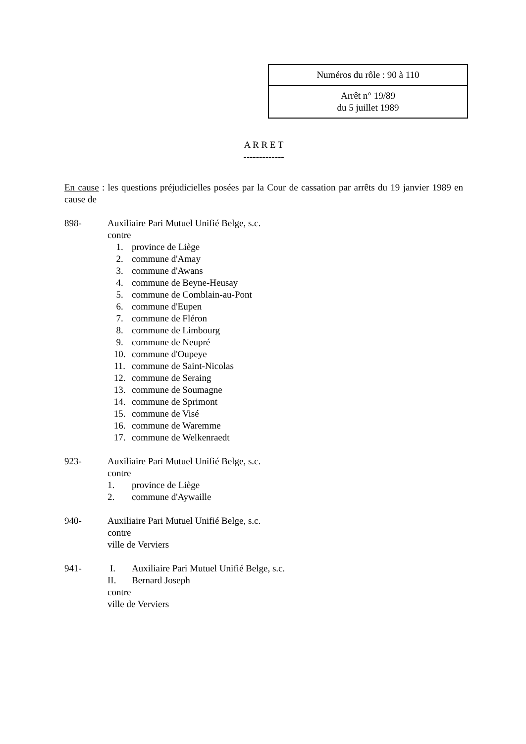Numéros du rôle : 90 à 110
Arrêt n° 19/89
du 5 juillet 1989
A R R E T
-------------
En cause : les questions préjudicielles posées par la Cour de cassation par arrêts du 19 janvier 1989 en cause de
898- Auxiliaire Pari Mutuel Unifié Belge, s.c.
contre
1. province de Liège
2. commune d'Amay
3. commune d'Awans
4. commune de Beyne-Heusay
5. commune de Comblain-au-Pont
6. commune d'Eupen
7. commune de Fléron
8. commune de Limbourg
9. commune de Neupré
10. commune d'Oupeye
11. commune de Saint-Nicolas
12. commune de Seraing
13. commune de Soumagne
14. commune de Sprimont
15. commune de Visé
16. commune de Waremme
17. commune de Welkenraedt
923- Auxiliaire Pari Mutuel Unifié Belge, s.c.
contre
1. province de Liège
2. commune d'Aywaille
940- Auxiliaire Pari Mutuel Unifié Belge, s.c.
contre
ville de Verviers
941- I. Auxiliaire Pari Mutuel Unifié Belge, s.c.
II. Bernard Joseph
contre
ville de Verviers